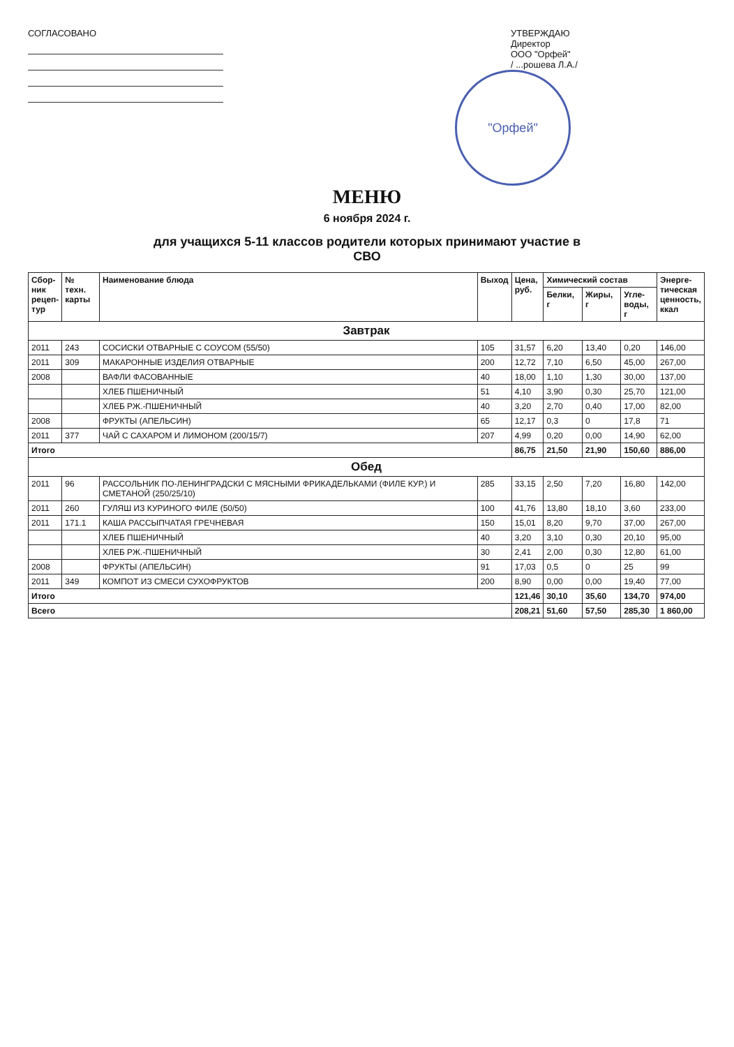СОГЛАСОВАНО УТВЕРЖДАЮ
Директор
ООО "Орфей"
/ ...рошева Л.А./
"Орфей"
МЕНЮ
6 ноября 2024 г.
для учащихся 5-11 классов родители которых принимают участие в
СВО
| Сбор- ник рецеп- тур | № техн. карты | Наименование блюда | Выход | Цена, руб. | Химический состав | | | Энерге- тическая ценность, ккал |
| --- | --- | --- | --- | --- | --- | --- | --- | --- |
| | | | | | Белки, г | Жиры, г | Угле- воды, г | |
| Завтрак | | | | | | | | |
| 2011 | 243 | СОСИСКИ ОТВАРНЫЕ С СОУСОМ (55/50) | 105 | 31,57 | 6,20 | 13,40 | 0,20 | 146,00 |
| 2011 | 309 | МАКАРОННЫЕ ИЗДЕЛИЯ ОТВАРНЫЕ | 200 | 12,72 | 7,10 | 6,50 | 45,00 | 267,00 |
| 2008 | | ВАФЛИ ФАСОВАННЫЕ | 40 | 18,00 | 1,10 | 1,30 | 30,00 | 137,00 |
| | | ХЛЕБ ПШЕНИЧНЫЙ | 51 | 4,10 | 3,90 | 0,30 | 25,70 | 121,00 |
| | | ХЛЕБ РЖ.-ПШЕНИЧНЫЙ | 40 | 3,20 | 2,70 | 0,40 | 17,00 | 82,00 |
| 2008 | | ФРУКТЫ (АПЕЛЬСИН) | 65 | 12,17 | 0,3 | 0 | 17,8 | 71 |
| 2011 | 377 | ЧАЙ С САХАРОМ И ЛИМОНОМ (200/15/7) | 207 | 4,99 | 0,20 | 0,00 | 14,90 | 62,00 |
| Итого | | | | 86,75 | 21,50 | 21,90 | 150,60 | 886,00 |
| Обед | | | | | | | | |
| 2011 | 96 | РАССОЛЬНИК ПО-ЛЕНИНГРАДСКИ С МЯСНЫМИ ФРИКАДЕЛЬКАМИ (ФИЛЕ КУР.) И СМЕТАНОЙ (250/25/10) | 285 | 33,15 | 2,50 | 7,20 | 16,80 | 142,00 |
| 2011 | 260 | ГУЛЯШ ИЗ КУРИНОГО ФИЛЕ (50/50) | 100 | 41,76 | 13,80 | 18,10 | 3,60 | 233,00 |
| 2011 | 171.1 | КАША РАССЫПЧАТАЯ ГРЕЧНЕВАЯ | 150 | 15,01 | 8,20 | 9,70 | 37,00 | 267,00 |
| | | ХЛЕБ ПШЕНИЧНЫЙ | 40 | 3,20 | 3,10 | 0,30 | 20,10 | 95,00 |
| | | ХЛЕБ РЖ.-ПШЕНИЧНЫЙ | 30 | 2,41 | 2,00 | 0,30 | 12,80 | 61,00 |
| 2008 | | ФРУКТЫ (АПЕЛЬСИН) | 91 | 17,03 | 0,5 | 0 | 25 | 99 |
| 2011 | 349 | КОМПОТ ИЗ СМЕСИ СУХОФРУКТОВ | 200 | 8,90 | 0,00 | 0,00 | 19,40 | 77,00 |
| Итого | | | | 121,46 | 30,10 | 35,60 | 134,70 | 974,00 |
| Всего | | | | 208,21 | 51,60 | 57,50 | 285,30 | 1 860,00 |